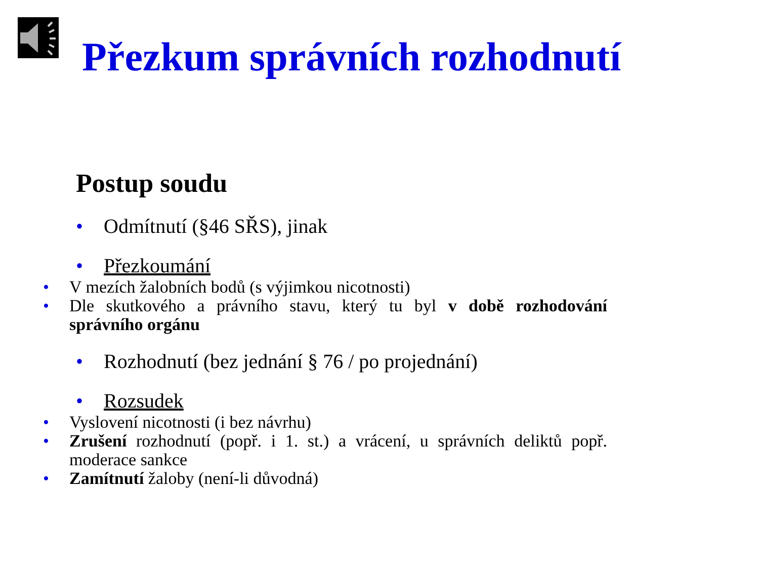Přezkum správních rozhodnutí
Postup soudu
• Odmítnutí (§46 SŘS), jinak
• Přezkoumání
• V mezích žalobních bodů (s výjimkou nicotnosti)
• Dle skutkového a právního stavu, který tu byl v době rozhodování správního orgánu
• Rozhodnutí (bez jednání § 76 / po projednání)
• Rozsudek
• Vyslovení nicotnosti (i bez návrhu)
• Zrušení rozhodnutí (popř. i 1. st.) a vrácení, u správních deliktů popř. moderace sankce
• Zamítnutí žaloby (není-li důvodná)